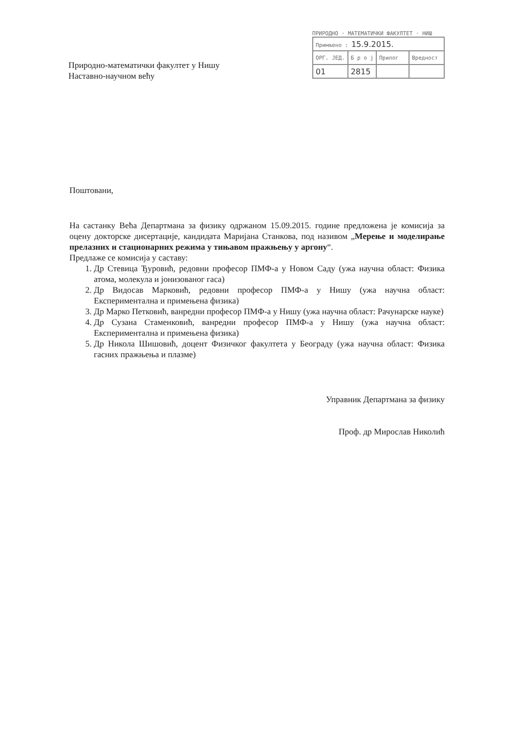Природно-математички факултет у Нишу
Наставно-научном већу
ПРИРОДНО · МАТЕМАТИЧКИ ФАКУЛТЕТ · НИШ
| Примљено : 15.9.2015. | | | |
| ОРГ. ЈЕД. | Б р о ј | Прилог | Вредност |
| 01 | 2815 | | |
Поштовани,
На састанку Већа Департмана за физику одржаном 15.09.2015. године предложена је комисија за оцену докторске дисертације, кандидата Маријана Станкова, под називом „Мерење и моделирање прелазних и стационарних режима у тињавом пражњењу у аргону“.
Предлаже се комисија у саставу:
1. Др Стевица Ђуровић, редовни професор ПМФ-а у Новом Саду (ужа научна област: Физика атома, молекула и јонизованог гаса)
2. Др Видосав Марковић, редовни професор ПМФ-а у Нишу (ужа научна област: Експериментална и примењена физика)
3. Др Марко Петковић, ванредни професор ПМФ-а у Нишу (ужа научна област: Рачунарске науке)
4. Др Сузана Стаменковић, ванредни професор ПМФ-а у Нишу (ужа научна област: Експериментална и примењена физика)
5. Др Никола Шишовић, доцент Физичког факултета у Београду (ужа научна област: Физика гасних пражњења и плазме)
Управник Департмана за физику
Проф. др Мирослав Николић